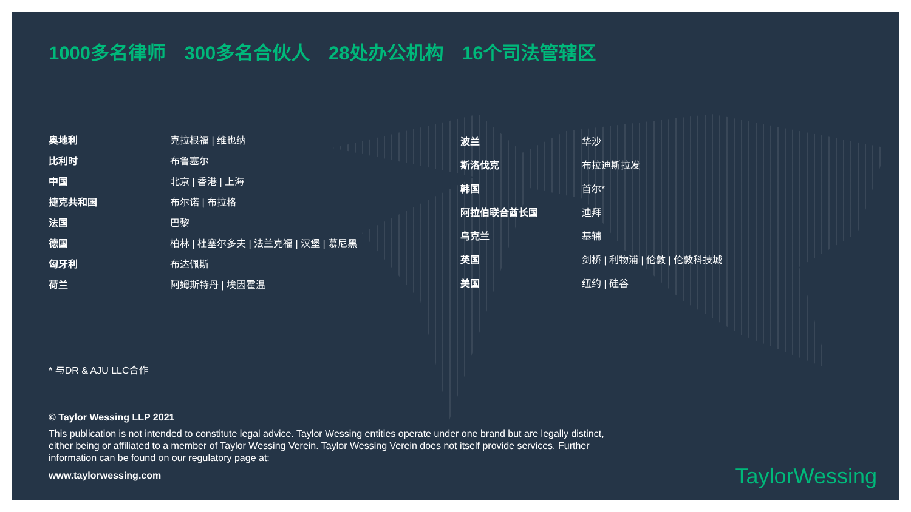1000多名律师 300多名合伙人 28处办公机构 16个司法管辖区
| 奥地利 | 克拉根福 / 维也纳 |
| 比利时 | 布鲁塞尔 |
| 中国 | 北京 / 香港 / 上海 |
| 捷克共和国 | 布尔诺 / 布拉格 |
| 法国 | 巴黎 |
| 德国 | 柏林 / 杜塞尔多夫 / 法兰克福 / 汉堡 / 慕尼黑 |
| 匈牙利 | 布达佩斯 |
| 荷兰 | 阿姆斯特丹 / 埃因霍温 |
| 波兰 | 华沙 |
| 斯洛伐克 | 布拉迪斯拉发 |
| 韩国 | 首尔* |
| 阿拉伯联合酋长国 | 迪拜 |
| 乌克兰 | 基辅 |
| 英国 | 剑桥 / 利物浦 / 伦敦 / 伦敦科技城 |
| 美国 | 纽约 / 硅谷 |
* 与DR & AJU LLC合作
© Taylor Wessing LLP 2021
This publication is not intended to constitute legal advice. Taylor Wessing entities operate under one brand but are legally distinct, either being or affiliated to a member of Taylor Wessing Verein. Taylor Wessing Verein does not itself provide services. Further information can be found on our regulatory page at:
www.taylorwessing.com
TaylorWessing